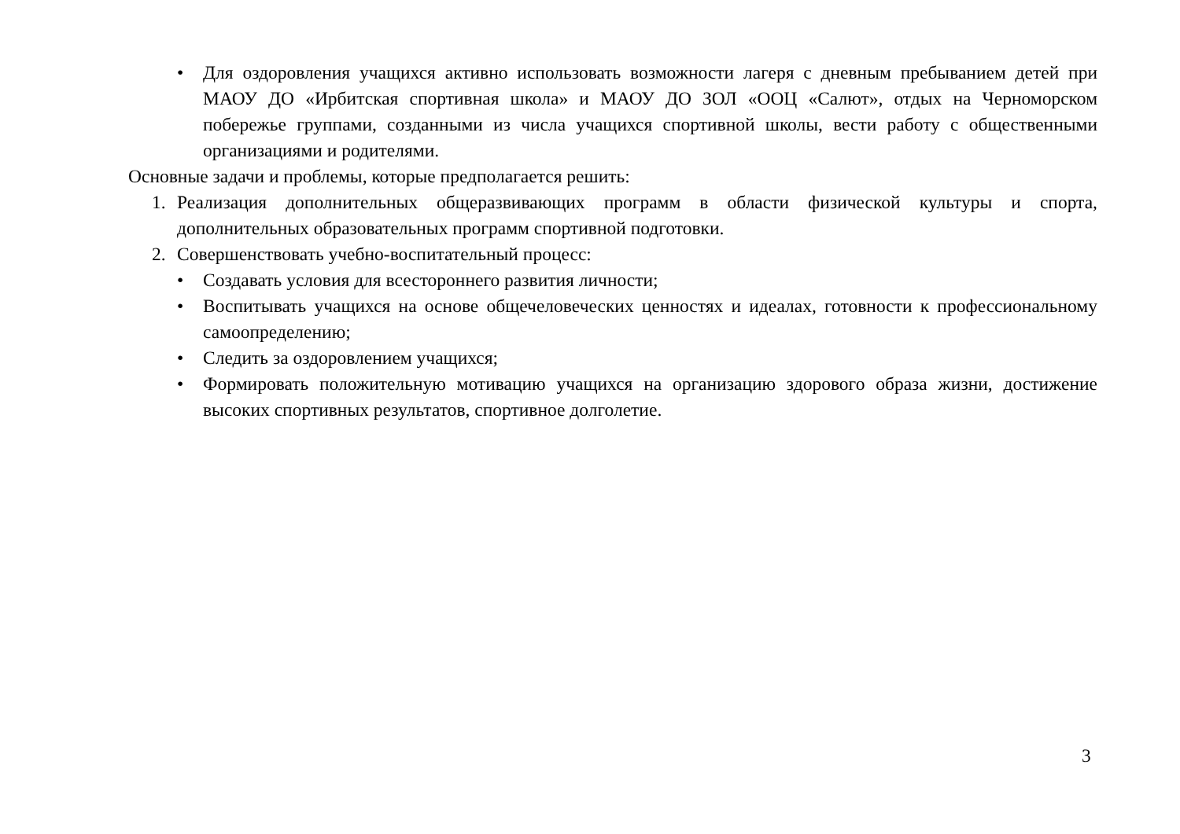• Для оздоровления учащихся активно использовать возможности лагеря с дневным пребыванием детей при МАОУ ДО «Ирбитская спортивная школа» и МАОУ ДО ЗОЛ «ООЦ «Салют», отдых на Черноморском побережье группами, созданными из числа учащихся спортивной школы, вести работу с общественными организациями и родителями.
Основные задачи и проблемы, которые предполагается решить:
1. Реализация дополнительных общеразвивающих программ в области физической культуры и спорта, дополнительных образовательных программ спортивной подготовки.
2. Совершенствовать учебно-воспитательный процесс:
• Создавать условия для всестороннего развития личности;
• Воспитывать учащихся на основе общечеловеческих ценностях и идеалах, готовности к профессиональному самоопределению;
• Следить за оздоровлением учащихся;
• Формировать положительную мотивацию учащихся на организацию здорового образа жизни, достижение высоких спортивных результатов, спортивное долголетие.
3